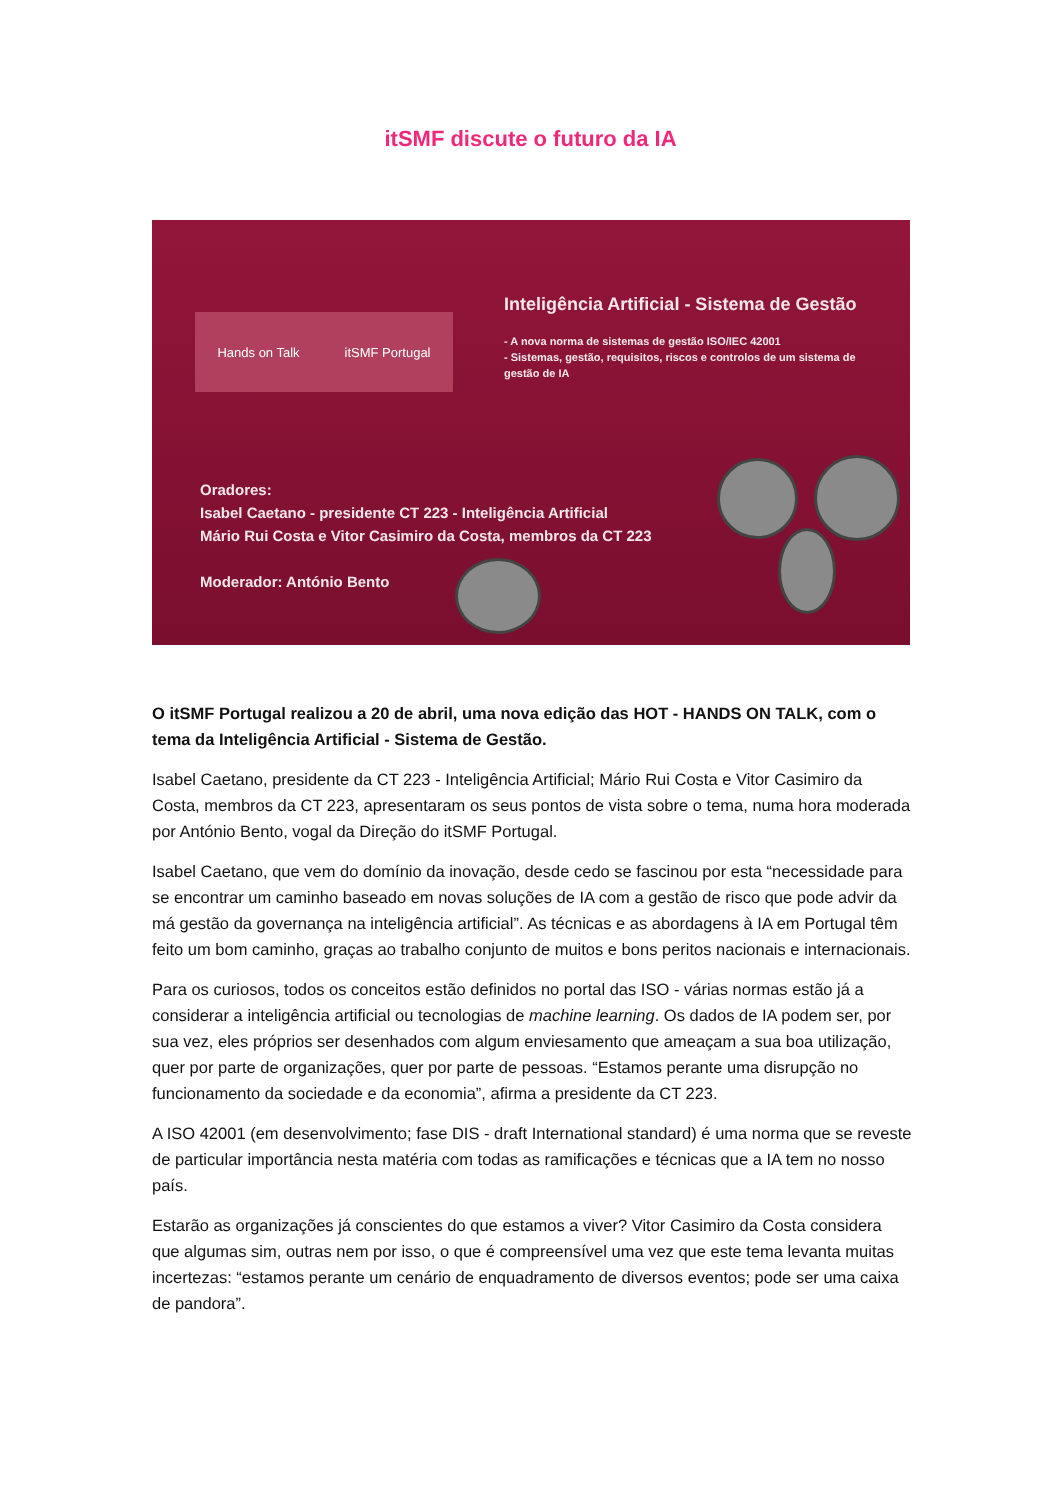itSMF discute o futuro da IA
Hands on Talk itSMF Portugal
Inteligência Artificial - Sistema de Gestão
- A nova norma de sistemas de gestão ISO/IEC 42001
- Sistemas, gestão, requisitos, riscos e controlos de um sistema de gestão de IA
Oradores:
Isabel Caetano - presidente CT 223 - Inteligência Artificial
Mário Rui Costa e Vitor Casimiro da Costa, membros da CT 223
Moderador: António Bento
O itSMF Portugal realizou a 20 de abril, uma nova edição das HOT - HANDS ON TALK, com o tema da Inteligência Artificial - Sistema de Gestão.
Isabel Caetano, presidente da CT 223 - Inteligência Artificial; Mário Rui Costa e Vitor Casimiro da Costa, membros da CT 223, apresentaram os seus pontos de vista sobre o tema, numa hora moderada por António Bento, vogal da Direção do itSMF Portugal.
Isabel Caetano, que vem do domínio da inovação, desde cedo se fascinou por esta “necessidade para se encontrar um caminho baseado em novas soluções de IA com a gestão de risco que pode advir da má gestão da governança na inteligência artificial”. As técnicas e as abordagens à IA em Portugal têm feito um bom caminho, graças ao trabalho conjunto de muitos e bons peritos nacionais e internacionais.
Para os curiosos, todos os conceitos estão definidos no portal das ISO - várias normas estão já a considerar a inteligência artificial ou tecnologias de machine learning. Os dados de IA podem ser, por sua vez, eles próprios ser desenhados com algum enviesamento que ameaçam a sua boa utilização, quer por parte de organizações, quer por parte de pessoas. “Estamos perante uma disrupção no funcionamento da sociedade e da economia”, afirma a presidente da CT 223.
A ISO 42001 (em desenvolvimento; fase DIS - draft International standard) é uma norma que se reveste de particular importância nesta matéria com todas as ramificações e técnicas que a IA tem no nosso país.
Estarão as organizações já conscientes do que estamos a viver? Vitor Casimiro da Costa considera que algumas sim, outras nem por isso, o que é compreensível uma vez que este tema levanta muitas incertezas: “estamos perante um cenário de enquadramento de diversos eventos; pode ser uma caixa de pandora”.